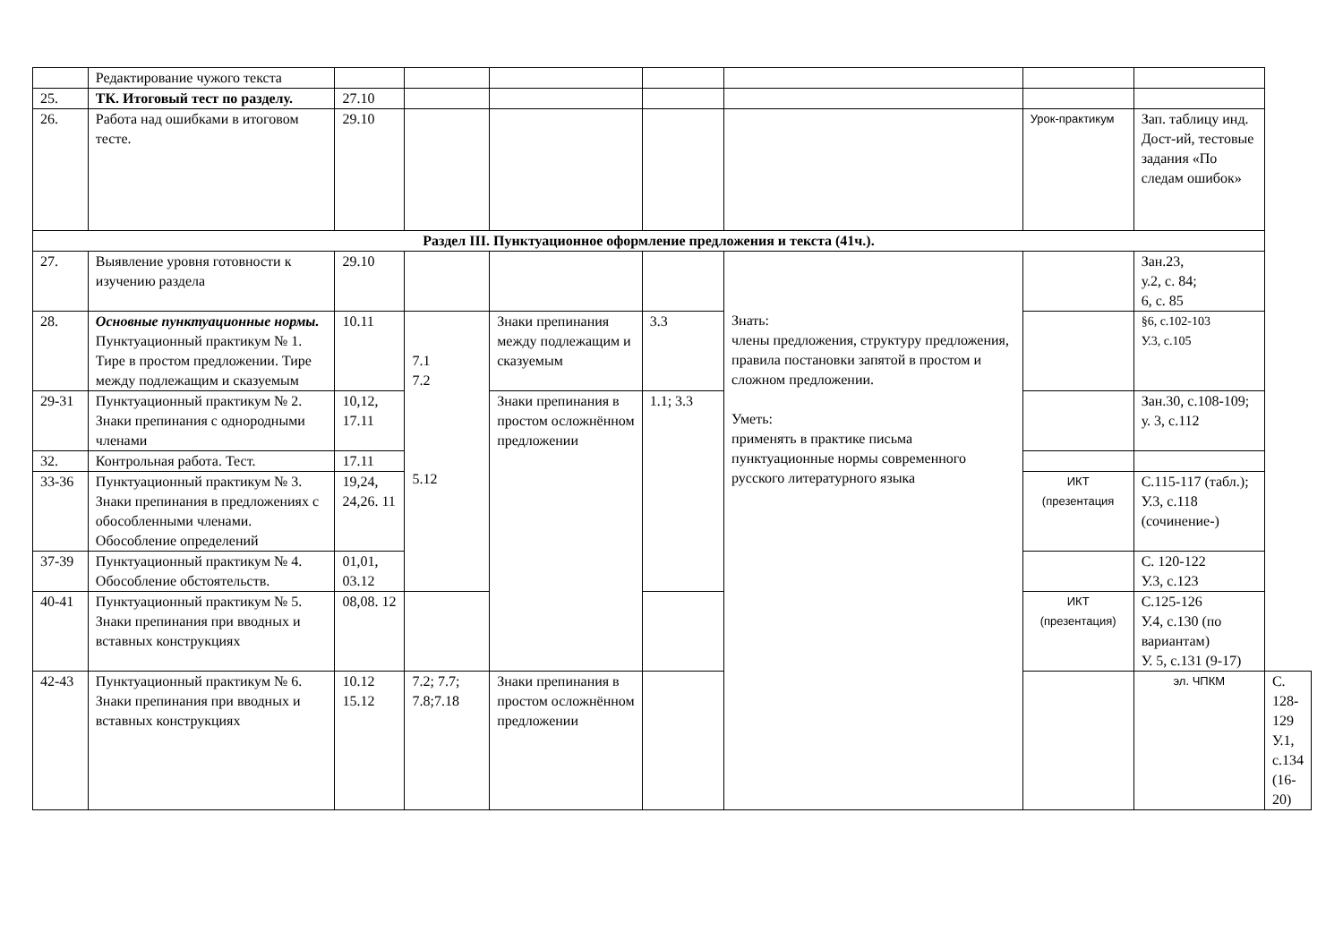| | Редактирование чужого текста | | | | | | | | |
| 25. | ТК. Итоговый тест по разделу. | 27.10 | | | | | | | |
| 26. | Работа над ошибками в итоговом тесте. | 29.10 | | | | | Урок-практикум | Зап. таблицу инд. Дост-ий, тестовые задания «По следам ошибок» | |
| Раздел III. Пунктуационное оформление предложения и текста (41ч.). | | | | | | | | | |
| 27. | Выявление уровня готовности к изучению раздела | 29.10 | | | | Знать: члены предложения, структуру предложения, правила постановки запятой в простом и сложном предложении. Уметь: применять в практике письма пунктуационные нормы современного русского литературного языка | | Зан.23, у.2, с. 84; 6, с. 85 | |
| 28. | Основные пунктуационные нормы. Пунктуационный практикум № 1. Тире в простом предложении. Тире между подлежащим и сказуемым | 10.11 | 7.1 7.2 5.12 | Знаки препинания между подлежащим и сказуемым | 3.3 | | | §6, с.102-103 У.3, с.105 | |
| 29-31 | Пунктуационный практикум № 2. Знаки препинания с однородными членами | 10,12, 17.11 | | Знаки препинания в простом осложнённом предложении | 1.1; 3.3 | | | Зан.30, с.108-109; у. 3, с.112 | |
| 32. | Контрольная работа. Тест. | 17.11 | | | | | | | |
| 33-36 | Пунктуационный практикум № 3. Знаки препинания в предложениях с обособленными членами. Обособление определений | 19,24, 24,26. 11 | | | | | ИКТ (презентация | С.115-117 (табл.); У.3, с.118 (сочинение-) | |
| 37-39 | Пунктуационный практикум № 4. Обособление обстоятельств. | 01,01, 03.12 | | | | | | С. 120-122 У.3, с.123 | |
| 40-41 | Пунктуационный практикум № 5. Знаки препинания при вводных и вставных конструкциях | 08,08. 12 | | | | | ИКТ (презентация) | С.125-126 У.4, с.130 (по вариантам) У. 5, с.131 (9-17) | |
| 42-43 | Пунктуационный практикум № 6. Знаки препинания при вводных и вставных конструкциях | 10.12 15.12 | 7.2; 7.7; 7.8;7.18 | Знаки препинания в простом осложнённом предложении | | | | эл. ЧПКМ | С. 128-129 У.1, с.134 (16-20) |